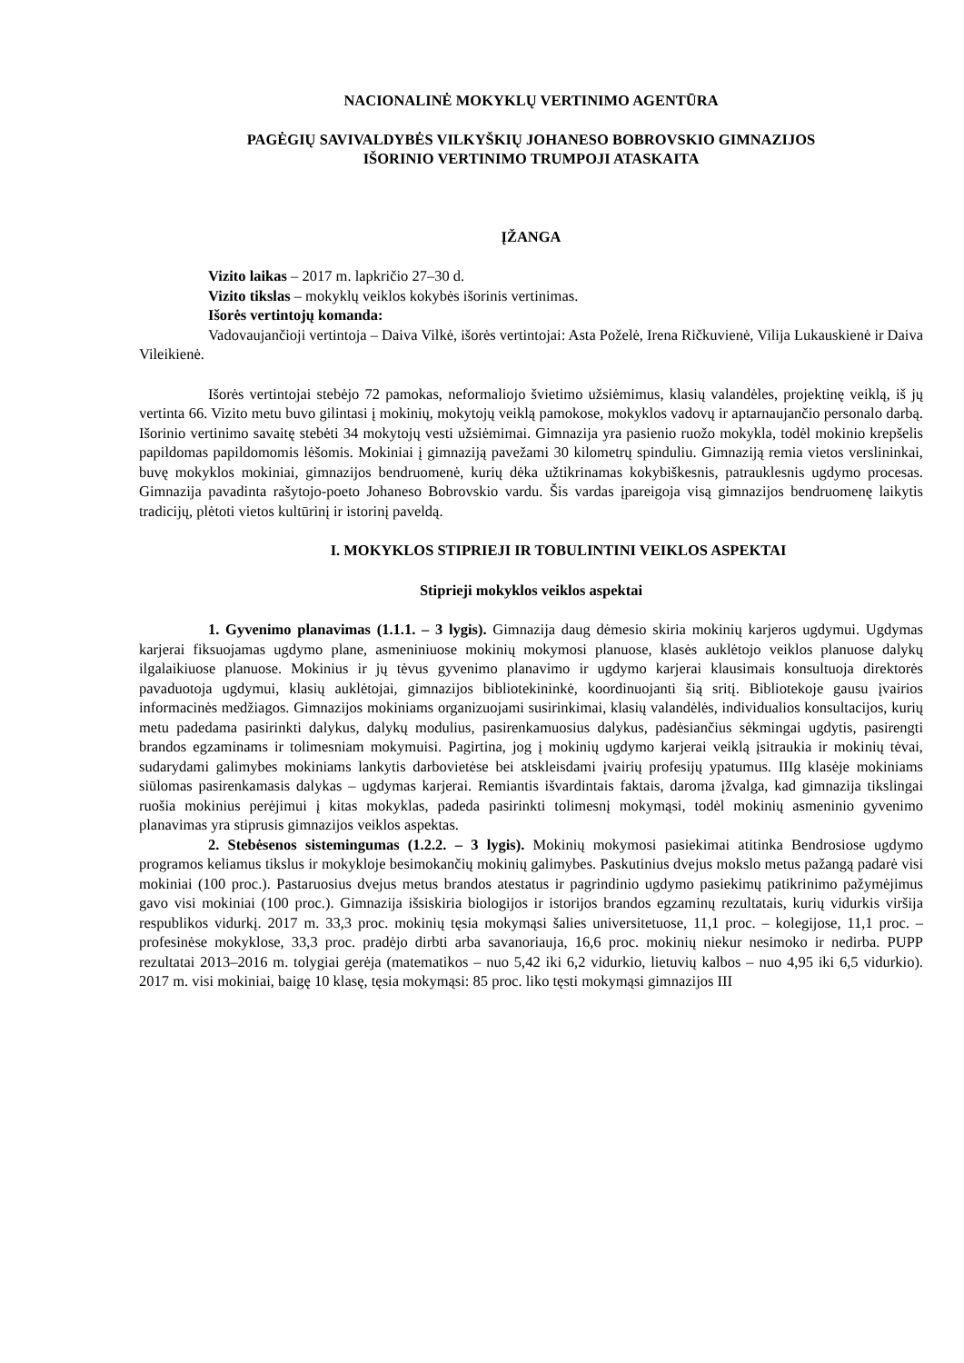NACIONALINĖ MOKYKLŲ VERTINIMO AGENTŪRA
PAGĖGIŲ SAVIVALDYBĖS VILKYŠKIŲ JOHANESO BOBROVSKIO GIMNAZIJOS
IŠORINIO VERTINIMO TRUMPOJI ATASKAITA
ĮŽANGA
Vizito laikas – 2017 m. lapkričio 27–30 d.
Vizito tikslas – mokyklų veiklos kokybės išorinis vertinimas.
Išorės vertintojų komanda:
Vadovaujančioji vertintoja – Daiva Vilkė, išorės vertintojai: Asta Poželė, Irena Ričkuvienė, Vilija Lukauskienė ir Daiva Vileikienė.
Išorės vertintojai stebėjo 72 pamokas, neformaliojo švietimo užsiėmimus, klasių valandėles, projektinę veiklą, iš jų vertinta 66. Vizito metu buvo gilintasi į mokinių, mokytojų veiklą pamokose, mokyklos vadovų ir aptarnaujančio personalo darbą. Išorinio vertinimo savaitę stebėti 34 mokytojų vesti užsiėmimai. Gimnazija yra pasienio ruožo mokykla, todėl mokinio krepšelis papildomas papildomomis lėšomis. Mokiniai į gimnaziją pavežami 30 kilometrų spinduliu. Gimnaziją remia vietos verslininkai, buvę mokyklos mokiniai, gimnazijos bendruomenė, kurių dėka užtikrinamas kokybiškesnis, patrauklesnis ugdymo procesas. Gimnazija pavadinta rašytojo-poeto Johaneso Bobrovskio vardu. Šis vardas įpareigoja visą gimnazijos bendruomenę laikytis tradicijų, plėtoti vietos kultūrinį ir istorinį paveldą.
I. MOKYKLOS STIPRIEJI IR TOBULINTINI VEIKLOS ASPEKTAI
Stiprieji mokyklos veiklos aspektai
1. Gyvenimo planavimas (1.1.1. – 3 lygis). Gimnazija daug dėmesio skiria mokinių karjeros ugdymui. Ugdymas karjerai fiksuojamas ugdymo plane, asmeniniuose mokinių mokymosi planuose, klasės auklėtojo veiklos planuose dalykų ilgalaikiuose planuose. Mokinius ir jų tėvus gyvenimo planavimo ir ugdymo karjerai klausimais konsultuoja direktorės pavaduotoja ugdymui, klasių auklėtojai, gimnazijos bibliotekininkė, koordinuojanti šią sritį. Bibliotekoje gausu įvairios informacinės medžiagos. Gimnazijos mokiniams organizuojami susirinkimai, klasių valandėlės, individualios konsultacijos, kurių metu padedama pasirinkti dalykus, dalykų modulius, pasirenkamuosius dalykus, padėsiančius sėkmingai ugdytis, pasirengti brandos egzaminams ir tolimesniam mokymuisi. Pagirtina, jog į mokinių ugdymo karjerai veiklą įsitraukia ir mokinių tėvai, sudarydami galimybes mokiniams lankytis darbovietėse bei atskleisdami įvairių profesijų ypatumus. IIIg klasėje mokiniams siūlomas pasirenkamasis dalykas – ugdymas karjerai. Remiantis išvardintais faktais, daroma įžvalga, kad gimnazija tikslingai ruošia mokinius perėjimui į kitas mokyklas, padeda pasirinkti tolimesnį mokymąsi, todėl mokinių asmeninio gyvenimo planavimas yra stiprusis gimnazijos veiklos aspektas.
2. Stebėsenos sistemingumas (1.2.2. – 3 lygis). Mokinių mokymosi pasiekimai atitinka Bendrosiose ugdymo programos keliamus tikslus ir mokykloje besimokančių mokinių galimybes. Paskutinius dvejus mokslo metus pažangą padarė visi mokiniai (100 proc.). Pastaruosius dvejus metus brandos atestatus ir pagrindinio ugdymo pasiekimų patikrinimo pažymėjimus gavo visi mokiniai (100 proc.). Gimnazija išsiskiria biologijos ir istorijos brandos egzaminų rezultatais, kurių vidurkis viršija respublikos vidurkį. 2017 m. 33,3 proc. mokinių tęsia mokymąsi šalies universitetuose, 11,1 proc. – kolegijose, 11,1 proc. – profesinėse mokyklose, 33,3 proc. pradėjo dirbti arba savanoriauja, 16,6 proc. mokinių niekur nesimoko ir nedirba. PUPP rezultatai 2013–2016 m. tolygiai gerėja (matematikos – nuo 5,42 iki 6,2 vidurkio, lietuvių kalbos – nuo 4,95 iki 6,5 vidurkio). 2017 m. visi mokiniai, baigę 10 klasę, tęsia mokymąsi: 85 proc. liko tęsti mokymąsi gimnazijos III